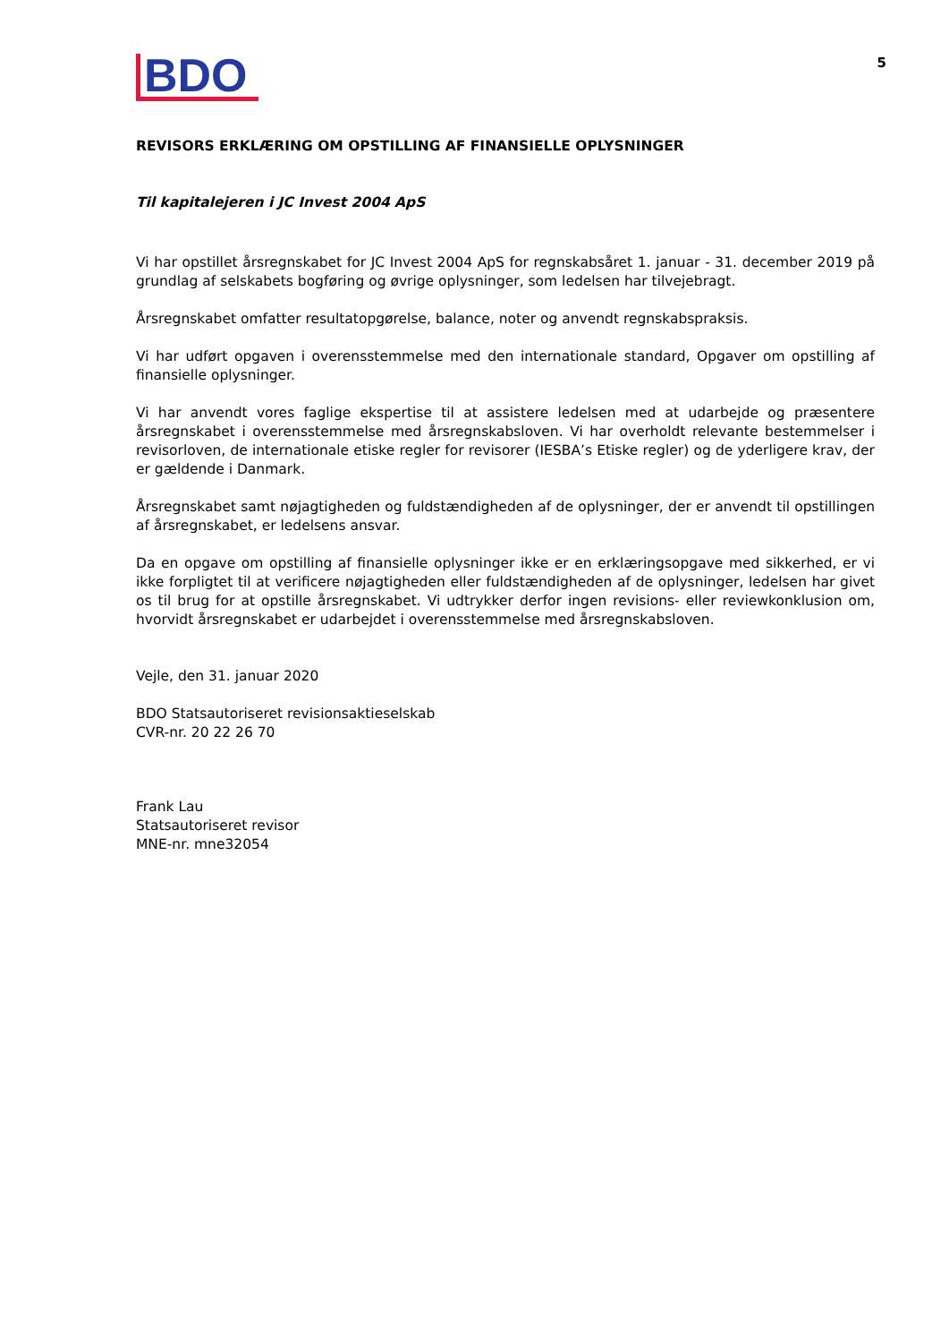BDO
5
REVISORS ERKLÆRING OM OPSTILLING AF FINANSIELLE OPLYSNINGER
Til kapitalejeren i JC Invest 2004 ApS
Vi har opstillet årsregnskabet for JC Invest 2004 ApS for regnskabsåret 1. januar - 31. december 2019 på grundlag af selskabets bogføring og øvrige oplysninger, som ledelsen har tilvejebragt.
Årsregnskabet omfatter resultatopgørelse, balance, noter og anvendt regnskabspraksis.
Vi har udført opgaven i overensstemmelse med den internationale standard, Opgaver om opstilling af finansielle oplysninger.
Vi har anvendt vores faglige ekspertise til at assistere ledelsen med at udarbejde og præsentere årsregnskabet i overensstemmelse med årsregnskabsloven. Vi har overholdt relevante bestemmelser i revisorloven, de internationale etiske regler for revisorer (IESBA’s Etiske regler) og de yderligere krav, der er gældende i Danmark.
Årsregnskabet samt nøjagtigheden og fuldstændigheden af de oplysninger, der er anvendt til opstillingen af årsregnskabet, er ledelsens ansvar.
Da en opgave om opstilling af finansielle oplysninger ikke er en erklæringsopgave med sikkerhed, er vi ikke forpligtet til at verificere nøjagtigheden eller fuldstændigheden af de oplysninger, ledelsen har givet os til brug for at opstille årsregnskabet. Vi udtrykker derfor ingen revisions- eller reviewkonklusion om, hvorvidt årsregnskabet er udarbejdet i overensstemmelse med årsregnskabsloven.
Vejle, den 31. januar 2020
BDO Statsautoriseret revisionsaktieselskab
CVR-nr. 20 22 26 70
Frank Lau
Statsautoriseret revisor
MNE-nr. mne32054